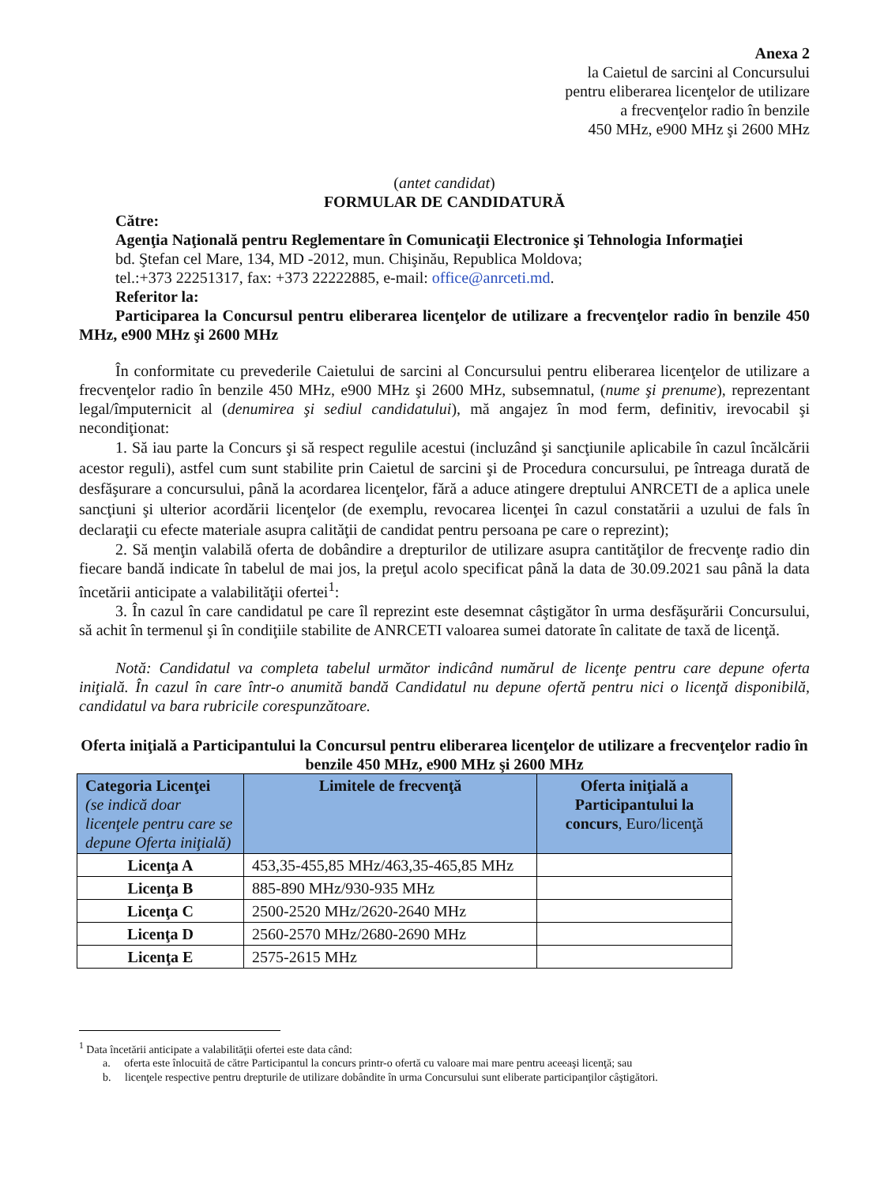Anexa 2
la Caietul de sarcini al Concursului
pentru eliberarea licenţelor de utilizare
a frecvenţelor radio în benzile
450 MHz, e900 MHz şi 2600 MHz
(antet candidat)
FORMULAR DE CANDIDATURĂ
Către:
Agenţia Naţională pentru Reglementare în Comunicaţii Electronice şi Tehnologia Informaţiei
bd. Ştefan cel Mare, 134, MD -2012, mun. Chişinău, Republica Moldova;
tel.:+373 22251317, fax: +373 22222885, e-mail: office@anrceti.md.
Referitor la:
Participarea la Concursul pentru eliberarea licenţelor de utilizare a frecvenţelor radio în benzile 450 MHz, e900 MHz şi 2600 MHz
În conformitate cu prevederile Caietului de sarcini al Concursului pentru eliberarea licenţelor de utilizare a frecvenţelor radio în benzile 450 MHz, e900 MHz şi 2600 MHz, subsemnatul, (nume şi prenume), reprezentant legal/împuternicit al (denumirea şi sediul candidatului), mă angajez în mod ferm, definitiv, irevocabil şi necondiţionat:
1. Să iau parte la Concurs şi să respect regulile acestui (incluzând şi sancţiunile aplicabile în cazul încălcării acestor reguli), astfel cum sunt stabilite prin Caietul de sarcini şi de Procedura concursului, pe întreaga durată de desfăşurare a concursului, până la acordarea licenţelor, fără a aduce atingere dreptului ANRCETI de a aplica unele sancţiuni şi ulterior acordării licenţelor (de exemplu, revocarea licenţei în cazul constatării a uzului de fals în declaraţii cu efecte materiale asupra calităţii de candidat pentru persoana pe care o reprezint);
2. Să menţin valabilă oferta de dobândire a drepturilor de utilizare asupra cantităţilor de frecvenţe radio din fiecare bandă indicate în tabelul de mai jos, la preţul acolo specificat până la data de 30.09.2021 sau până la data încetării anticipate a valabilităţii ofertei<sup>1</sup>:
3. În cazul în care candidatul pe care îl reprezint este desemnat câştigător în urma desfăşurării Concursului, să achit în termenul şi în condiţiile stabilite de ANRCETI valoarea sumei datorate în calitate de taxă de licenţă.
Notă: Candidatul va completa tabelul următor indicând numărul de licenţe pentru care depune oferta iniţială. În cazul în care într-o anumită bandă Candidatul nu depune ofertă pentru nici o licenţă disponibilă, candidatul va bara rubricile corespunzătoare.
Oferta iniţială a Participantului la Concursul pentru eliberarea licenţelor de utilizare a frecvenţelor radio în benzile 450 MHz, e900 MHz şi 2600 MHz
| Categoria Licenţei (se indică doar licenţele pentru care se depune Oferta iniţială) | Limitele de frecvenţă | Oferta iniţială a Participantului la concurs , Euro/licenţă |
| --- | --- | --- |
| Licenţa A | 453,35-455,85 MHz/463,35-465,85 MHz | |
| Licenţa B | 885-890 MHz/930-935 MHz | |
| Licenţa C | 2500-2520 MHz/2620-2640 MHz | |
| Licenţa D | 2560-2570 MHz/2680-2690 MHz | |
| Licenţa E | 2575-2615 MHz | |
<sup>1</sup> Data încetării anticipate a valabilităţii ofertei este data când:
a. oferta este înlocuită de către Participantul la concurs printr-o ofertă cu valoare mai mare pentru aceeaşi licenţă; sau
b. licenţele respective pentru drepturile de utilizare dobândite în urma Concursului sunt eliberate participanţilor câştigători.